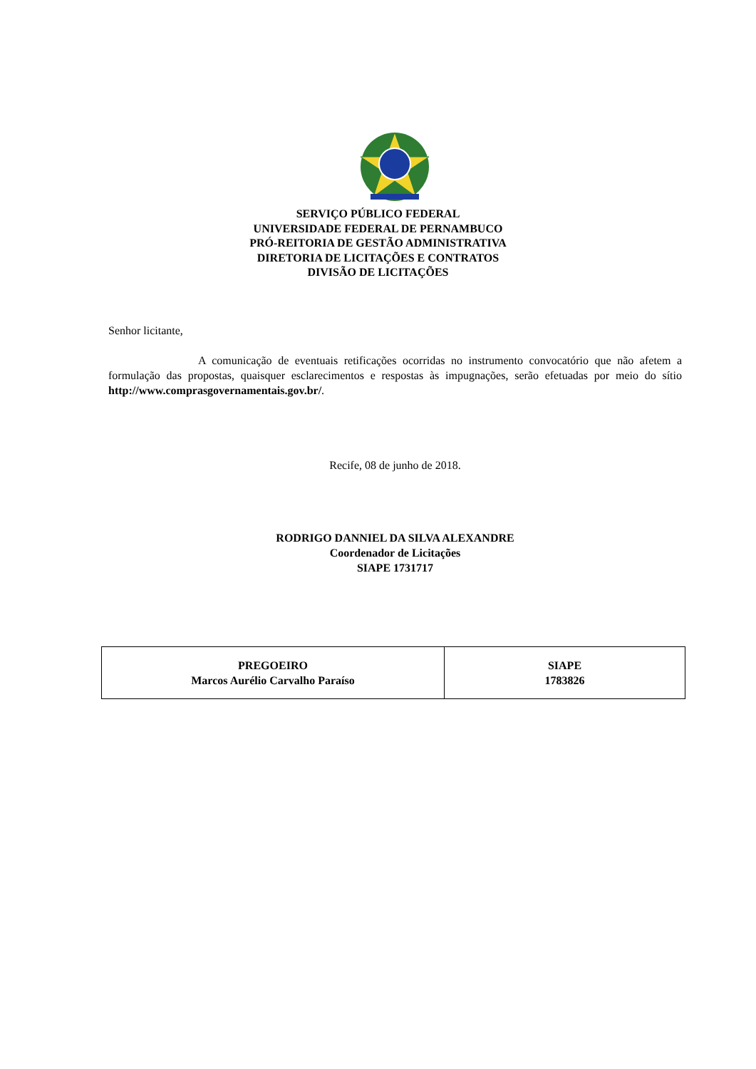SERVIÇO PÚBLICO FEDERAL
UNIVERSIDADE FEDERAL DE PERNAMBUCO
PRÓ-REITORIA DE GESTÃO ADMINISTRATIVA
DIRETORIA DE LICITAÇÕES E CONTRATOS
DIVISÃO DE LICITAÇÕES
Senhor licitante,
A comunicação de eventuais retificações ocorridas no instrumento convocatório que não afetem a formulação das propostas, quaisquer esclarecimentos e respostas às impugnações, serão efetuadas por meio do sítio http://www.comprasgovernamentais.gov.br/.
Recife, 08 de junho de 2018.
RODRIGO DANNIEL DA SILVA ALEXANDRE
Coordenador de Licitações
SIAPE 1731717
| PREGOEIRO Marcos Aurélio Carvalho Paraíso | SIAPE 1783826 |